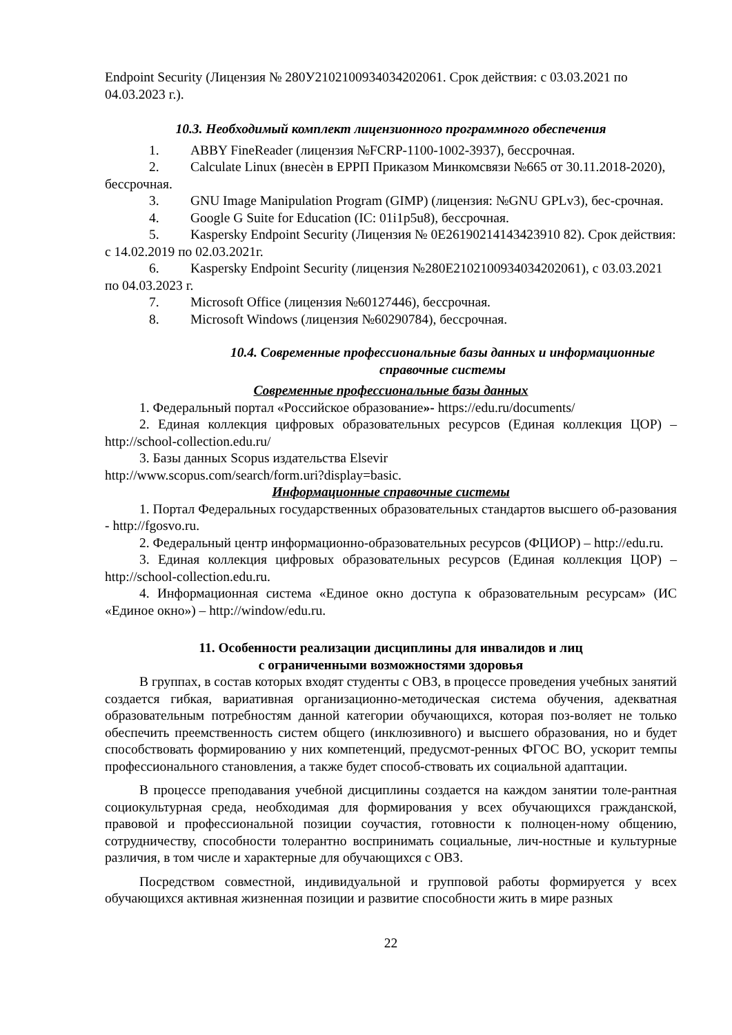Endpoint Security (Лицензия № 280У2102100934034202061. Срок действия: с 03.03.2021 по 04.03.2023 г.).
10.3. Необходимый комплект лицензионного программного обеспечения
1. ABBY FineReader (лицензия №FCRP-1100-1002-3937), бессрочная.
2. Calculate Linux (внесѐн в ЕРРП Приказом Минкомсвязи №665 от 30.11.2018-2020), бессрочная.
3. GNU Image Manipulation Program (GIMP) (лицензия: №GNU GPLv3), бес-срочная.
4. Google G Suite for Education (IC: 01i1p5u8), бессрочная.
5. Kaspersky Endpoint Security (Лицензия № 0E26190214143423910 82). Срок действия: с 14.02.2019 по 02.03.2021г.
6. Kaspersky Endpoint Security (лицензия №280E2102100934034202061), с 03.03.2021 по 04.03.2023 г.
7. Microsoft Office (лицензия №60127446), бессрочная.
8. Microsoft Windows (лицензия №60290784), бессрочная.
10.4. Современные профессиональные базы данных и информационные справочные системы
Современные профессиональные базы данных
1. Федеральный портал «Российское образование»- https://edu.ru/documents/
2. Единая коллекция цифровых образовательных ресурсов (Единая коллекция ЦОР) – http://school-collection.edu.ru/
3. Базы данных Scopus издательства Elsevir
http://www.scopus.com/search/form.uri?display=basic.
Информационные справочные системы
1. Портал Федеральных государственных образовательных стандартов высшего об-разования - http://fgosvo.ru.
2. Федеральный центр информационно-образовательных ресурсов (ФЦИОР) – http://edu.ru.
3. Единая коллекция цифровых образовательных ресурсов (Единая коллекция ЦОР) – http://school-collection.edu.ru.
4. Информационная система «Единое окно доступа к образовательным ресурсам» (ИС «Единое окно») – http://window/edu.ru.
11. Особенности реализации дисциплины для инвалидов и лиц
с ограниченными возможностями здоровья
В группах, в состав которых входят студенты с ОВЗ, в процессе проведения учебных занятий создается гибкая, вариативная организационно-методическая система обучения, адекватная образовательным потребностям данной категории обучающихся, которая поз-воляет не только обеспечить преемственность систем общего (инклюзивного) и высшего образования, но и будет способствовать формированию у них компетенций, предусмот-ренных ФГОС ВО, ускорит темпы профессионального становления, а также будет способ-ствовать их социальной адаптации.
В процессе преподавания учебной дисциплины создается на каждом занятии толе-рантная социокультурная среда, необходимая для формирования у всех обучающихся гражданской, правовой и профессиональной позиции соучастия, готовности к полноцен-ному общению, сотрудничеству, способности толерантно воспринимать социальные, лич-ностные и культурные различия, в том числе и характерные для обучающихся с ОВЗ.
Посредством совместной, индивидуальной и групповой работы формируется у всех обучающихся активная жизненная позиции и развитие способности жить в мире разных
22